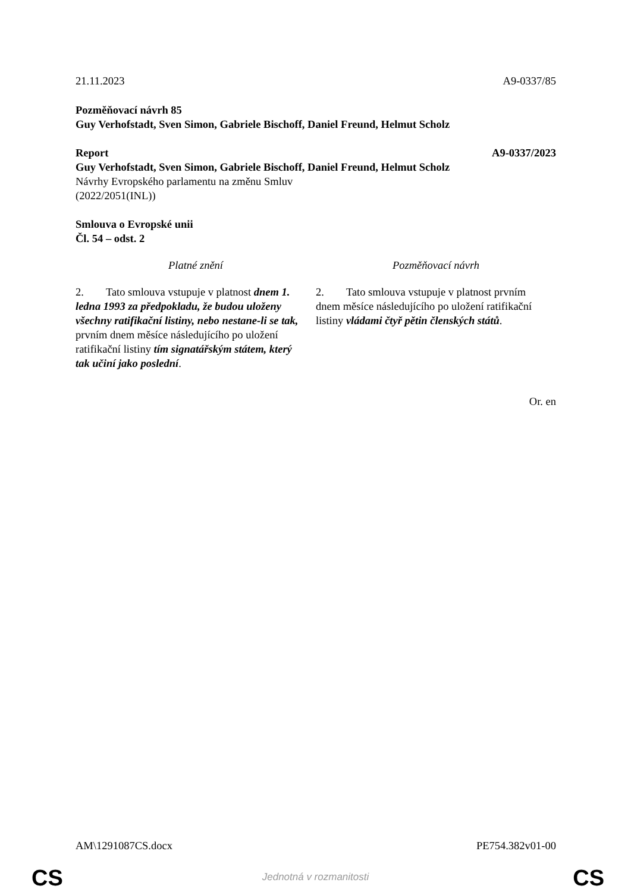21.11.2023 A9-0337/85
Pozměňovací návrh 85
Guy Verhofstadt, Sven Simon, Gabriele Bischoff, Daniel Freund, Helmut Scholz
Report A9-0337/2023
Guy Verhofstadt, Sven Simon, Gabriele Bischoff, Daniel Freund, Helmut Scholz
Návrhy Evropského parlamentu na změnu Smluv
(2022/2051(INL))
Smlouva o Evropské unii
Čl. 54 – odst. 2
| Platné znění | Pozměňovací návrh |
| --- | --- |
| 2. Tato smlouva vstupuje v platnost dnem 1. ledna 1993 za předpokladu, že budou uloženy všechny ratifikační listiny, nebo nestane-li se tak, prvním dnem měsíce následujícího po uložení ratifikační listiny tím signatářským státem, který tak učiní jako poslední . | 2. Tato smlouva vstupuje v platnost prvním dnem měsíce následujícího po uložení ratifikační listiny vládami čtyř pětin členských států . |
Or. en
AM\1291087CS.docx PE754.382v01-00
CS
Jednotná v rozmanitosti CS